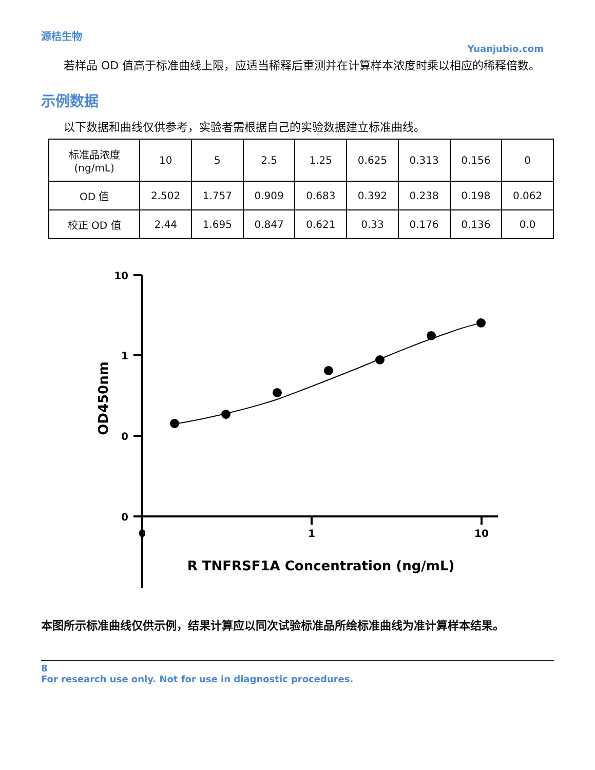源桔生物
Yuanjubio.com
　　若样品 OD 值高于标准曲线上限，应适当稀释后重测并在计算样本浓度时乘以相应的稀释倍数。
示例数据
　　以下数据和曲线仅供参考，实验者需根据自己的实验数据建立标准曲线。
| 标准品浓度 (ng/mL) | 10 | 5 | 2.5 | 1.25 | 0.625 | 0.313 | 0.156 | 0 |
| OD 值 | 2.502 | 1.757 | 0.909 | 0.683 | 0.392 | 0.238 | 0.198 | 0.062 |
| 校正 OD 值 | 2.44 | 1.695 | 0.847 | 0.621 | 0.33 | 0.176 | 0.136 | 0.0 |
10
1
0
0
0
1
10
R TNFRSF1A Concentration (ng/mL)
OD450nm
本图所示标准曲线仅供示例，结果计算应以同次试验标准品所绘标准曲线为准计算样本结果。
8
For research use only. Not for use in diagnostic procedures.